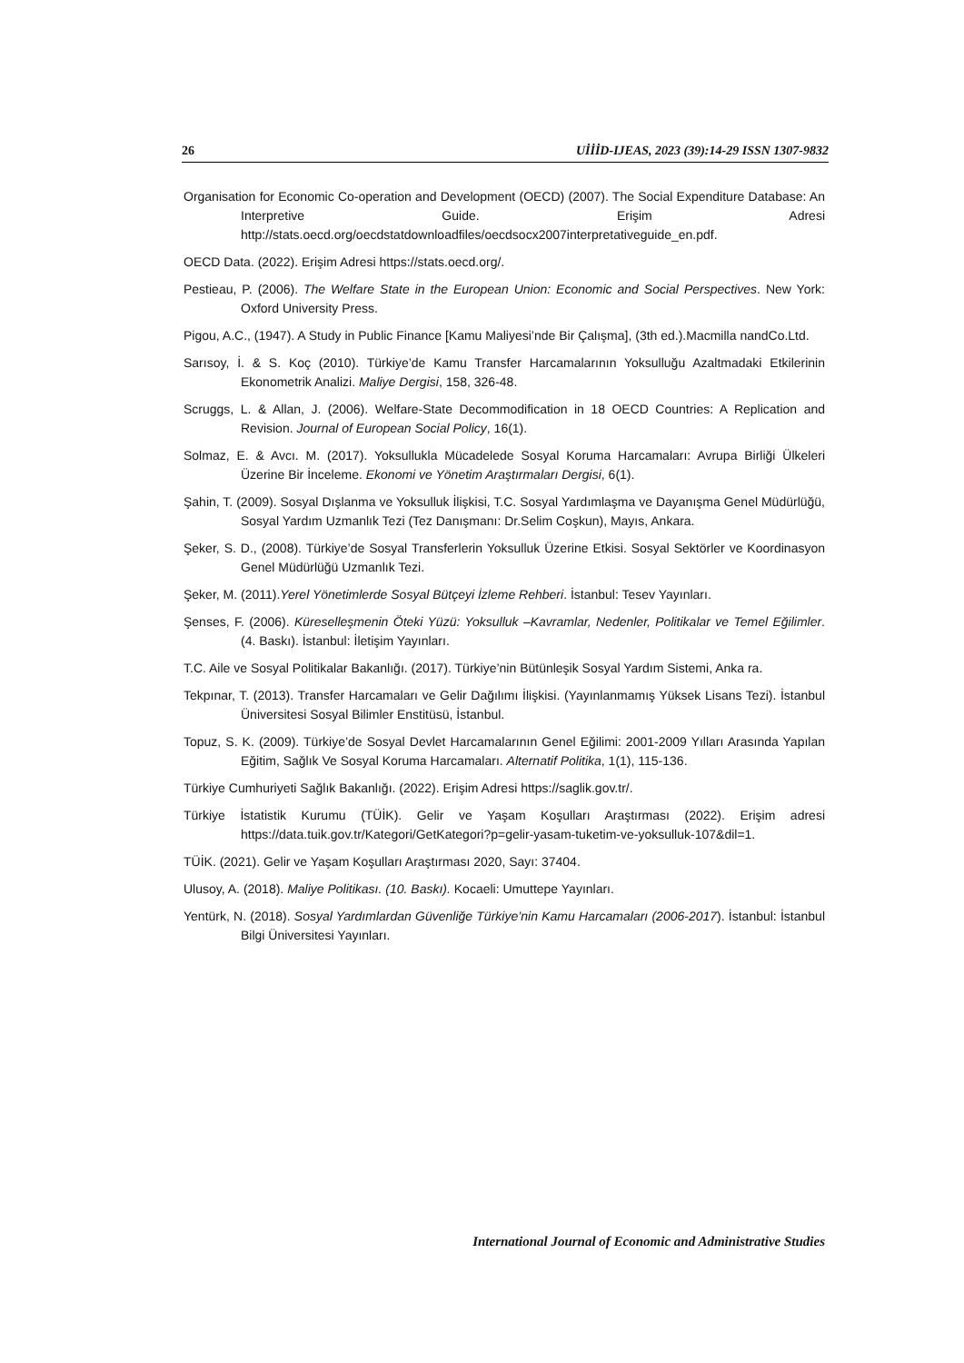26 UİİİD-IJEAS, 2023 (39):14-29 ISSN 1307-9832
Organisation for Economic Co-operation and Development (OECD) (2007). The Social Expenditure Database: An Interpretive Guide. Erişim Adresi http://stats.oecd.org/oecdstatdownloadfiles/oecdsocx2007interpretativeguide_en.pdf.
OECD Data. (2022). Erişim Adresi https://stats.oecd.org/.
Pestieau, P. (2006). The Welfare State in the European Union: Economic and Social Perspectives. New York: Oxford University Press.
Pigou, A.C., (1947). A Study in Public Finance [Kamu Maliyesi’nde Bir Çalışma], (3th ed.).Macmilla nandCo.Ltd.
Sarısoy, İ. & S. Koç (2010). Türkiye’de Kamu Transfer Harcamalarının Yoksulluğu Azaltmadaki Etkilerinin Ekonometrik Analizi. Maliye Dergisi, 158, 326-48.
Scruggs, L. & Allan, J. (2006). Welfare-State Decommodification in 18 OECD Countries: A Replication and Revision. Journal of European Social Policy, 16(1).
Solmaz, E. & Avcı. M. (2017). Yoksullukla Mücadelede Sosyal Koruma Harcamaları: Avrupa Birliği Ülkeleri Üzerine Bir İnceleme. Ekonomi ve Yönetim Araştırmaları Dergisi, 6(1).
Şahin, T. (2009). Sosyal Dışlanma ve Yoksulluk İlişkisi, T.C. Sosyal Yardımlaşma ve Dayanışma Genel Müdürlüğü, Sosyal Yardım Uzmanlık Tezi (Tez Danışmanı: Dr.Selim Coşkun), Mayıs, Ankara.
Şeker, S. D., (2008). Türkiye’de Sosyal Transferlerin Yoksulluk Üzerine Etkisi. Sosyal Sektörler ve Koordinasyon Genel Müdürlüğü Uzmanlık Tezi.
Şeker, M. (2011).Yerel Yönetimlerde Sosyal Bütçeyi İzleme Rehberi. İstanbul: Tesev Yayınları.
Şenses, F. (2006). Küreselleşmenin Öteki Yüzü: Yoksulluk –Kavramlar, Nedenler, Politikalar ve Temel Eğilimler. (4. Baskı). İstanbul: İletişim Yayınları.
T.C. Aile ve Sosyal Politikalar Bakanlığı. (2017). Türkiye’nin Bütünleşik Sosyal Yardım Sistemi, Anka ra.
Tekpınar, T. (2013). Transfer Harcamaları ve Gelir Dağılımı İlişkisi. (Yayınlanmamış Yüksek Lisans Tezi). İstanbul Üniversitesi Sosyal Bilimler Enstitüsü, İstanbul.
Topuz, S. K. (2009). Türkiye’de Sosyal Devlet Harcamalarının Genel Eğilimi: 2001-2009 Yılları Arasında Yapılan Eğitim, Sağlık Ve Sosyal Koruma Harcamaları. Alternatif Politika, 1(1), 115-136.
Türkiye Cumhuriyeti Sağlık Bakanlığı. (2022). Erişim Adresi https://saglik.gov.tr/.
Türkiye İstatistik Kurumu (TÜİK). Gelir ve Yaşam Koşulları Araştırması (2022). Erişim adresi https://data.tuik.gov.tr/Kategori/GetKategori?p=gelir-yasam-tuketim-ve-yoksulluk-107&dil=1.
TÜİK. (2021). Gelir ve Yaşam Koşulları Araştırması 2020, Sayı: 37404.
Ulusoy, A. (2018). Maliye Politikası. (10. Baskı). Kocaeli: Umuttepe Yayınları.
Yentürk, N. (2018). Sosyal Yardımlardan Güvenliğe Türkiye’nin Kamu Harcamaları (2006-2017). İstanbul: İstanbul Bilgi Üniversitesi Yayınları.
International Journal of Economic and Administrative Studies